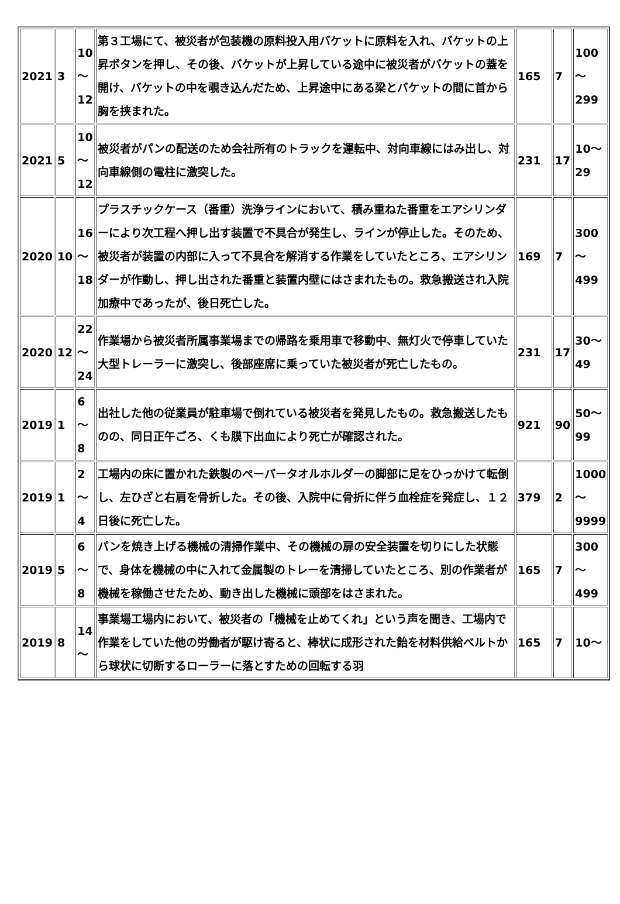| 2021 | 3 | 10 ～ 12 | 第３工場にて、被災者が包装機の原料投入用バケットに原料を入れ、バケットの上昇ボタンを押し、その後、バケットが上昇している途中に被災者がバケットの蓋を開け、バケットの中を覗き込んだため、上昇途中にある梁とバケットの間に首から胸を挟まれた。 | 165 | 7 | 100 ～ 299 |
| 2021 | 5 | 10 ～ 12 | 被災者がパンの配送のため会社所有のトラックを運転中、対向車線にはみ出し、対向車線側の電柱に激突した。 | 231 | 17 | 10～ 29 |
| 2020 | 10 | 16 ～ 18 | プラスチックケース（番重）洗浄ラインにおいて、積み重ねた番重をエアシリンダーにより次工程へ押し出す装置で不具合が発生し、ラインが停止した。そのため、被災者が装置の内部に入って不具合を解消する作業をしていたところ、エアシリンダーが作動し、押し出された番重と装置内壁にはさまれたもの。救急搬送され入院加療中であったが、後日死亡した。 | 169 | 7 | 300 ～ 499 |
| 2020 | 12 | 22 ～ 24 | 作業場から被災者所属事業場までの帰路を乗用車で移動中、無灯火で停車していた大型トレーラーに激突し、後部座席に乗っていた被災者が死亡したもの。 | 231 | 17 | 30～ 49 |
| 2019 | 1 | 6 ～ 8 | 出社した他の従業員が駐車場で倒れている被災者を発見したもの。救急搬送したものの、同日正午ごろ、くも膜下出血により死亡が確認された。 | 921 | 90 | 50～ 99 |
| 2019 | 1 | 2 ～ 4 | 工場内の床に置かれた鉄製のペーパータオルホルダーの脚部に足をひっかけて転倒し、左ひざと右肩を骨折した。その後、入院中に骨折に伴う血栓症を発症し、１２日後に死亡した。 | 379 | 2 | 1000 ～ 9999 |
| 2019 | 5 | 6 ～ 8 | パンを焼き上げる機械の清掃作業中、その機械の扉の安全装置を切りにした状態で、身体を機械の中に入れて金属製のトレーを清掃していたところ、別の作業者が機械を稼働させたため、動き出した機械に頭部をはさまれた。 | 165 | 7 | 300 ～ 499 |
| 2019 | 8 | 14 ～ | 事業場工場内において、被災者の「機械を止めてくれ」という声を聞き、工場内で作業をしていた他の労働者が駆け寄ると、棒状に成形された飴を材料供給ベルトから球状に切断するローラーに落とすための回転する羽 | 165 | 7 | 10～ |